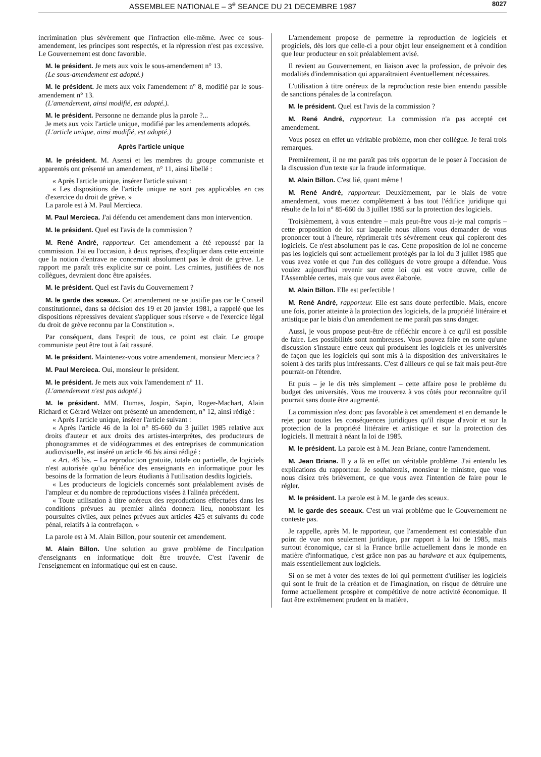ASSEMBLEE NATIONALE – 3<sup>e</sup> SEANCE DU 21 DECEMBRE 1987 8027
incrimination plus sévèrement que l'infraction elle-même. Avec ce sous-amendement, les principes sont respectés, et la répression n'est pas excessive. Le Gouvernement est donc favorable.
M. le président. Je mets aux voix le sous-amendement n° 13.
(Le sous-amendement est adopté.)
M. le président. Je mets aux voix l'amendement n° 8, modifié par le sous-amendement n° 13.
(L'amendement, ainsi modifié, est adopté.).
M. le président. Personne ne demande plus la parole ?...
Je mets aux voix l'article unique, modifié par les amendements adoptés.
(L'article unique, ainsi modifié, est adopté.)
Après l'article unique
M. le président. M. Asensi et les membres du groupe communiste et apparentés ont présenté un amendement, n° 11, ainsi libellé :
« Après l'article unique, insérer l'article suivant :
« Les dispositions de l'article unique ne sont pas applicables en cas d'exercice du droit de grève. »
La parole est à M. Paul Mercieca.
M. Paul Mercieca. J'ai défendu cet amendement dans mon intervention.
M. le président. Quel est l'avis de la commission ?
M. René André, rapporteur. Cet amendement a été repoussé par la commission. J'ai eu l'occasion, à deux reprises, d'expliquer dans cette enceinte que la notion d'entrave ne concernait absolument pas le droit de grève. Le rapport me paraît très explicite sur ce point. Les craintes, justifiées de nos collègues, devraient donc être apaisées.
M. le président. Quel est l'avis du Gouvernement ?
M. le garde des sceaux. Cet amendement ne se justifie pas car le Conseil constitutionnel, dans sa décision des 19 et 20 janvier 1981, a rappelé que les dispositions répressives devaient s'appliquer sous réserve « de l'exercice légal du droit de grève reconnu par la Constitution ».
Par conséquent, dans l'esprit de tous, ce point est clair. Le groupe communiste peut être tout à fait rassuré.
M. le président. Maintenez-vous votre amendement, monsieur Mercieca ?
M. Paul Mercieca. Oui, monsieur le président.
M. le président. Je mets aux voix l'amendement n° 11.
(L'amendement n'est pas adopté.)
M. le président. MM. Dumas, Jospin, Sapin, Roger-Machart, Alain Richard et Gérard Welzer ont présenté un amendement, n° 12, ainsi rédigé :
« Après l'article unique, insérer l'article suivant :
« Après l'article 46 de la loi n° 85-660 du 3 juillet 1985 relative aux droits d'auteur et aux droits des artistes-interprètes, des producteurs de phonogrammes et de vidéogrammes et des entreprises de communication audiovisuelle, est inséré un article 46 bis ainsi rédigé :
« Art. 46 bis. – La reproduction gratuite, totale ou partielle, de logiciels n'est autorisée qu'au bénéfice des enseignants en informatique pour les besoins de la formation de leurs étudiants à l'utilisation desdits logiciels.
« Les producteurs de logiciels concernés sont préalablement avisés de l'ampleur et du nombre de reproductions visées à l'alinéa précédent.
« Toute utilisation à titre onéreux des reproductions effectuées dans les conditions prévues au premier alinéa donnera lieu, nonobstant les poursuites civiles, aux peines prévues aux articles 425 et suivants du code pénal, relatifs à la contrefaçon. »
La parole est à M. Alain Billon, pour soutenir cet amendement.
M. Alain Billon. Une solution au grave problème de l'inculpation d'enseignants en informatique doit être trouvée. C'est l'avenir de l'enseignement en informatique qui est en cause.
L'amendement propose de permettre la reproduction de logiciels et progiciels, dès lors que celle-ci a pour objet leur enseignement et à condition que leur producteur en soit préalablement avisé.
Il revient au Gouvernement, en liaison avec la profession, de prévoir des modalités d'indemnisation qui apparaîtraient éventuellement nécessaires.
L'utilisation à titre onéreux de la reproduction reste bien entendu passible de sanctions pénales de la contrefaçon.
M. le président. Quel est l'avis de la commission ?
M. René André, rapporteur. La commission n'a pas accepté cet amendement.
Vous posez en effet un véritable problème, mon cher collègue. Je ferai trois remarques.
Premièrement, il ne me paraît pas très opportun de le poser à l'occasion de la discussion d'un texte sur la fraude informatique.
M. Alain Billon. C'est lié, quant même !
M. René André, rapporteur. Deuxièmement, par le biais de votre amendement, vous mettez complètement à bas tout l'édifice juridique qui résulte de la loi n° 85-660 du 3 juillet 1985 sur la protection des logiciels.
Troisièmement, à vous entendre – mais peut-être vous ai-je mal compris – cette proposition de loi sur laquelle nous allons vous demander de vous prononcer tout à l'heure, réprimerait très sévèrement ceux qui copieront des logiciels. Ce n'est absolument pas le cas. Cette proposition de loi ne concerne pas les logiciels qui sont actuellement protégés par la loi du 3 juillet 1985 que vous avez votée et que l'un des collègues de votre groupe a défendue. Vous voulez aujourd'hui revenir sur cette loi qui est votre œuvre, celle de l'Assemblée certes, mais que vous avez élaborée.
M. Alain Billon. Elle est perfectible !
M. René André, rapporteur. Elle est sans doute perfectible. Mais, encore une fois, porter atteinte à la protection des logiciels, de la propriété littéraire et artistique par le biais d'un amendement ne me paraît pas sans danger.
Aussi, je vous propose peut-être de réfléchir encore à ce qu'il est possible de faire. Les possibilités sont nombreuses. Vous pouvez faire en sorte qu'une discussion s'instaure entre ceux qui produisent les logiciels et les universités de façon que les logiciels qui sont mis à la disposition des universitaires le soient à des tarifs plus intéressants. C'est d'ailleurs ce qui se fait mais peut-être pourrait-on l'étendre.
Et puis – je le dis très simplement – cette affaire pose le problème du budget des universités. Vous me trouverez à vos côtés pour reconnaître qu'il pourrait sans doute être augmenté.
La commission n'est donc pas favorable à cet amendement et en demande le rejet pour toutes les conséquences juridiques qu'il risque d'avoir et sur la protection de la propriété littéraire et artistique et sur la protection des logiciels. Il mettrait à néant la loi de 1985.
M. le président. La parole est à M. Jean Briane, contre l'amendement.
M. Jean Briane. Il y a là en effet un véritable problème. J'ai entendu les explications du rapporteur. Je souhaiterais, monsieur le ministre, que vous nous disiez très brièvement, ce que vous avez l'intention de faire pour le régler.
M. le président. La parole est à M. le garde des sceaux.
M. le garde des sceaux. C'est un vrai problème que le Gouvernement ne conteste pas.
Je rappelle, après M. le rapporteur, que l'amendement est contestable d'un point de vue non seulement juridique, par rapport à la loi de 1985, mais surtout économique, car si la France brille actuellement dans le monde en matière d'informatique, c'est grâce non pas au hardware et aux équipements, mais essentiellement aux logiciels.
Si on se met à voter des textes de loi qui permettent d'utiliser les logiciels qui sont le fruit de la création et de l'imagination, on risque de détruire une forme actuellement prospère et compétitive de notre activité économique. Il faut être extrêmement prudent en la matière.